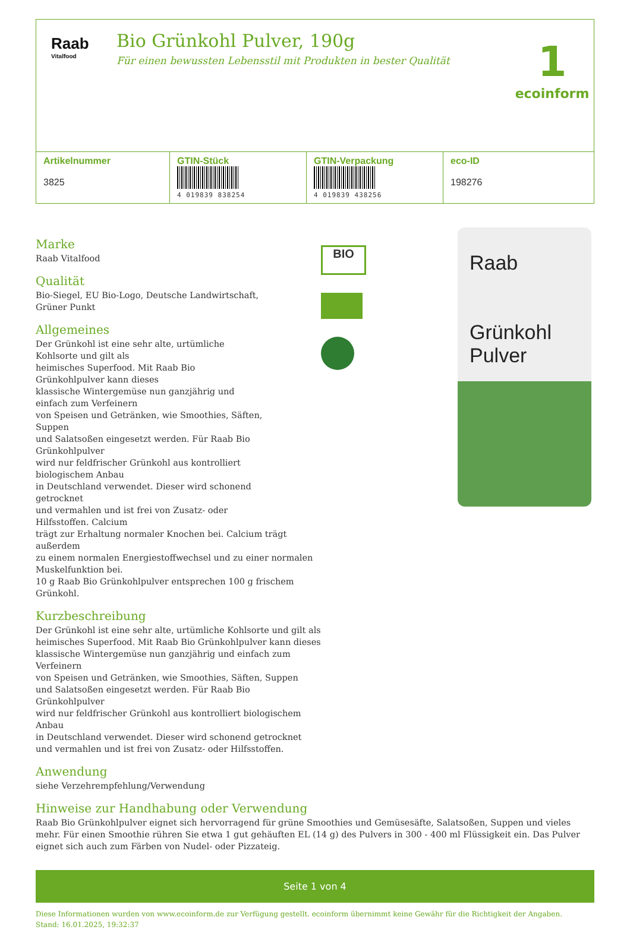Raab
Vitalfood
Bio Grünkohl Pulver, 190g
Für einen bewussten Lebensstil mit Produkten in bester Qualität
1
ecoinform
| Artikelnummer 3825 | GTIN-Stück 4 019839 838254 | GTIN-Verpackung 4 019839 438256 | eco-ID 198276 |
| --- | --- | --- | --- |
Marke
Raab Vitalfood
Qualität
Bio-Siegel, EU Bio-Logo, Deutsche Landwirtschaft,
Grüner Punkt
Allgemeines
Der Grünkohl ist eine sehr alte, urtümliche
Kohlsorte und gilt als
heimisches Superfood. Mit Raab Bio
Grünkohlpulver kann dieses
klassische Wintergemüse nun ganzjährig und
einfach zum Verfeinern
von Speisen und Getränken, wie Smoothies, Säften,
Suppen
und Salatsoßen eingesetzt werden. Für Raab Bio
Grünkohlpulver
wird nur feldfrischer Grünkohl aus kontrolliert
biologischem Anbau
in Deutschland verwendet. Dieser wird schonend
getrocknet
und vermahlen und ist frei von Zusatz- oder
Hilfsstoffen. Calcium
trägt zur Erhaltung normaler Knochen bei. Calcium trägt außerdem
zu einem normalen Energiestoffwechsel und zu einer normalen
Muskelfunktion bei.
10 g Raab Bio Grünkohlpulver entsprechen 100 g frischem Grünkohl.
Kurzbeschreibung
Der Grünkohl ist eine sehr alte, urtümliche Kohlsorte und gilt als
heimisches Superfood. Mit Raab Bio Grünkohlpulver kann dieses
klassische Wintergemüse nun ganzjährig und einfach zum Verfeinern
von Speisen und Getränken, wie Smoothies, Säften, Suppen
und Salatsoßen eingesetzt werden. Für Raab Bio Grünkohlpulver
wird nur feldfrischer Grünkohl aus kontrolliert biologischem Anbau
in Deutschland verwendet. Dieser wird schonend getrocknet
und vermahlen und ist frei von Zusatz- oder Hilfsstoffen.
Anwendung
siehe Verzehrempfehlung/Verwendung
BIO
Raab
Grünkohl
Pulver
Hinweise zur Handhabung oder Verwendung
Raab Bio Grünkohlpulver eignet sich hervorragend für grüne Smoothies und Gemüsesäfte, Salatsoßen, Suppen und vieles mehr. Für einen Smoothie rühren Sie etwa 1 gut gehäuften EL (14 g) des Pulvers in 300 - 400 ml Flüssigkeit ein. Das Pulver eignet sich auch zum Färben von Nudel- oder Pizzateig.
Seite 1 von 4
Diese Informationen wurden von www.ecoinform.de zur Verfügung gestellt. ecoinform übernimmt keine Gewähr für die Richtigkeit der Angaben.
Stand: 16.01.2025, 19:32:37